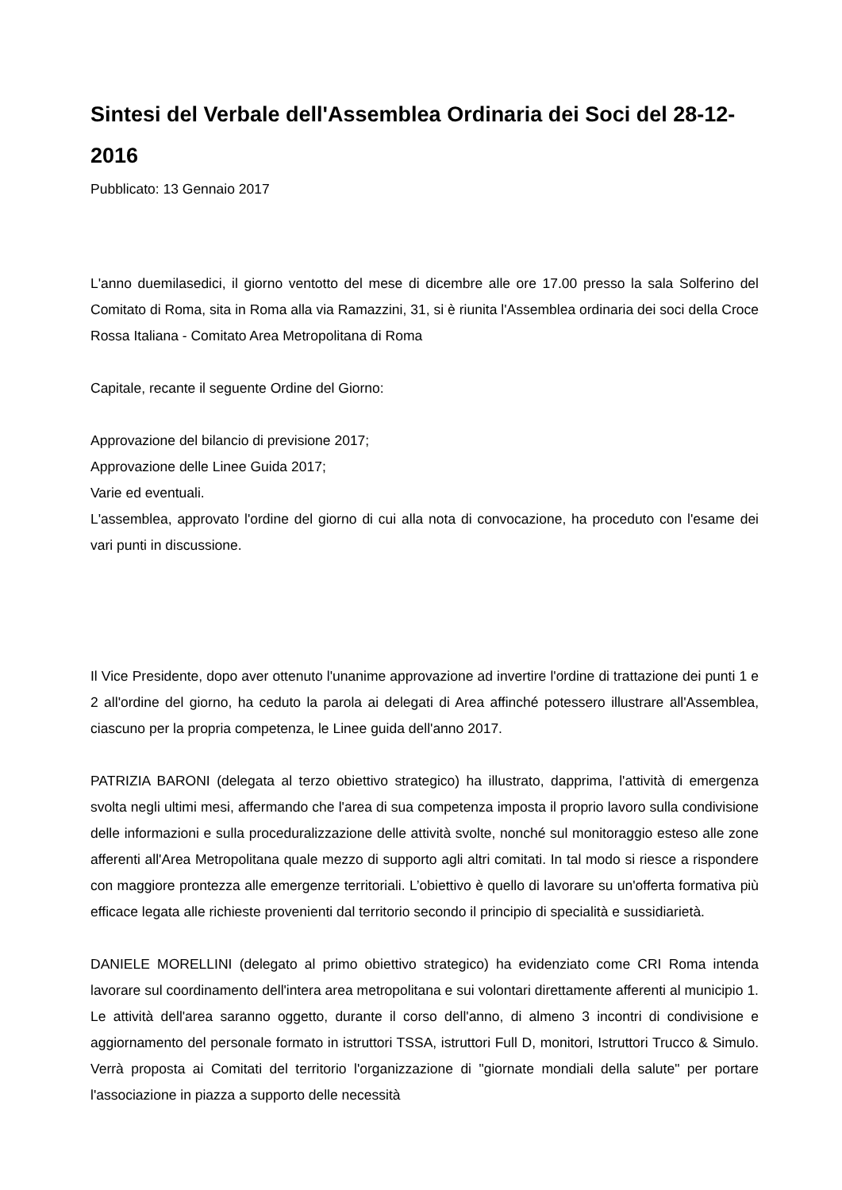Sintesi del Verbale dell'Assemblea Ordinaria dei Soci del 28-12-2016
Pubblicato: 13 Gennaio 2017
L'anno duemilasedici, il giorno ventotto del mese di dicembre alle ore 17.00 presso la sala Solferino del Comitato di Roma, sita in Roma alla via Ramazzini, 31, si è riunita l'Assemblea ordinaria dei soci della Croce Rossa Italiana - Comitato Area Metropolitana di Roma
Capitale, recante il seguente Ordine del Giorno:
Approvazione del bilancio di previsione 2017;
Approvazione delle Linee Guida 2017;
Varie ed eventuali.
L'assemblea, approvato l'ordine del giorno di cui alla nota di convocazione, ha proceduto con l'esame dei vari punti in discussione.
Il Vice Presidente, dopo aver ottenuto l'unanime approvazione ad invertire l'ordine di trattazione dei punti 1 e 2 all'ordine del giorno, ha ceduto la parola ai delegati di Area affinché potessero illustrare all'Assemblea, ciascuno per la propria competenza, le Linee guida dell'anno 2017.
PATRIZIA BARONI (delegata al terzo obiettivo strategico) ha illustrato, dapprima, l'attività di emergenza svolta negli ultimi mesi, affermando che l'area di sua competenza imposta il proprio lavoro sulla condivisione delle informazioni e sulla proceduralizzazione delle attività svolte, nonché sul monitoraggio esteso alle zone afferenti all'Area Metropolitana quale mezzo di supporto agli altri comitati. In tal modo si riesce a rispondere con maggiore prontezza alle emergenze territoriali. L’obiettivo è quello di lavorare su un'offerta formativa più efficace legata alle richieste provenienti dal territorio secondo il principio di specialità e sussidiarietà.
DANIELE MORELLINI (delegato al primo obiettivo strategico) ha evidenziato come CRI Roma intenda lavorare sul coordinamento dell'intera area metropolitana e sui volontari direttamente afferenti al municipio 1. Le attività dell'area saranno oggetto, durante il corso dell'anno, di almeno 3 incontri di condivisione e aggiornamento del personale formato in istruttori TSSA, istruttori Full D, monitori, Istruttori Trucco & Simulo. Verrà proposta ai Comitati del territorio l'organizzazione di "giornate mondiali della salute" per portare l'associazione in piazza a supporto delle necessità